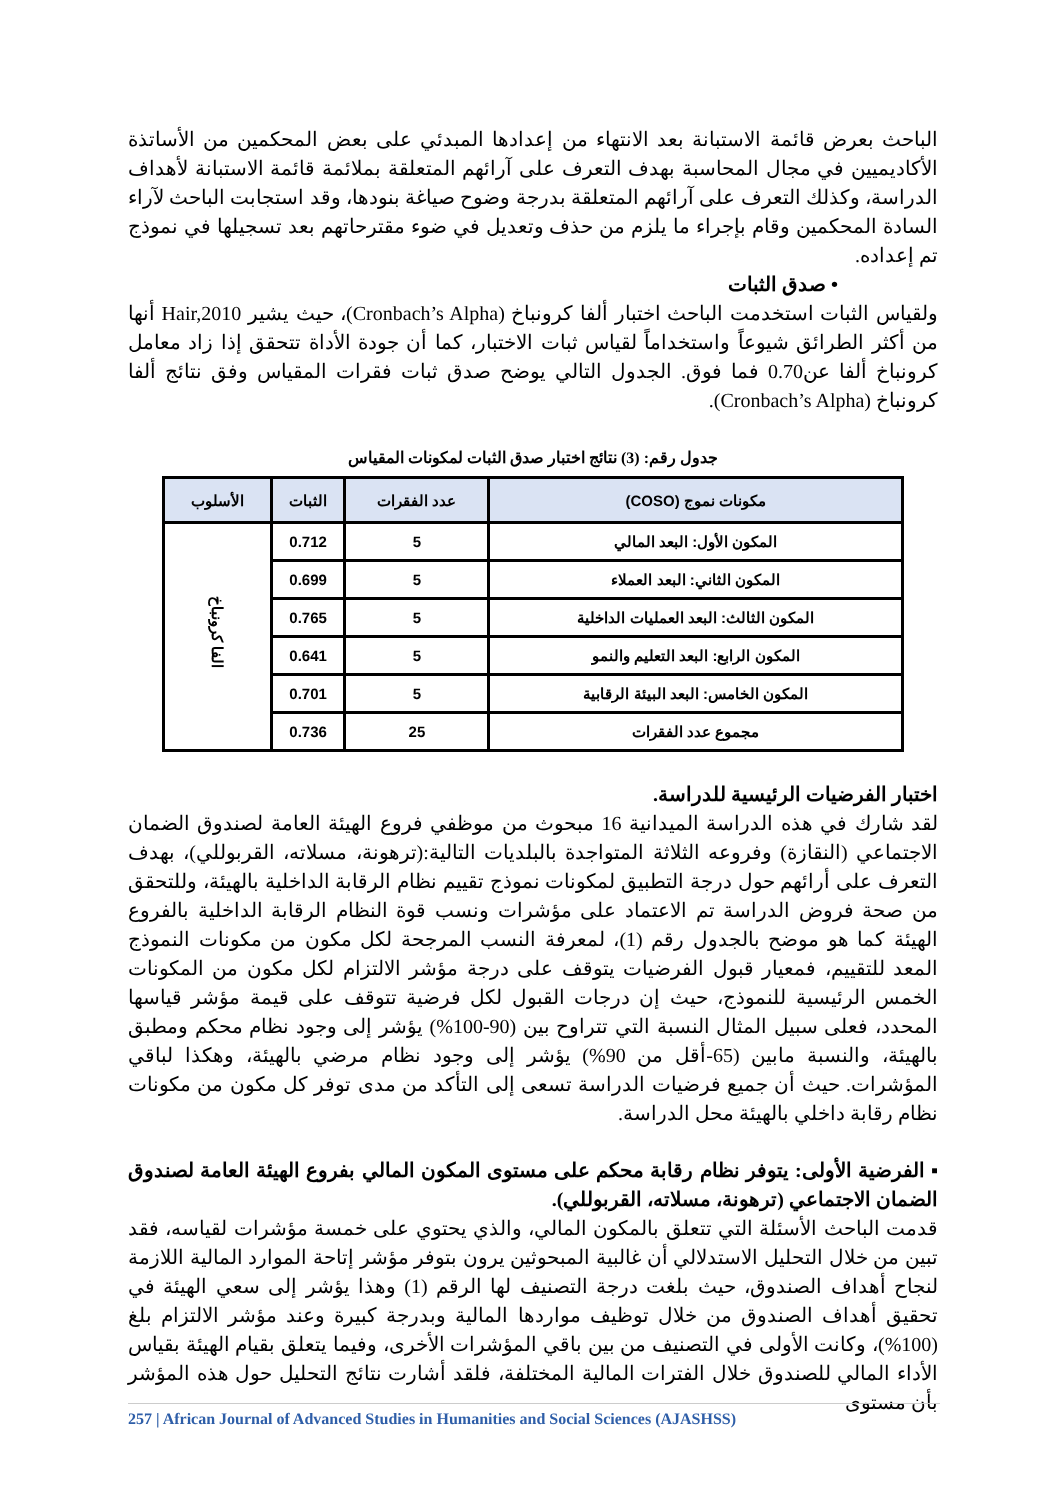الباحث بعرض قائمة الاستبانة بعد الانتهاء من إعدادها المبدئي على بعض المحكمين من الأساتذة الأكاديميين في مجال المحاسبة بهدف التعرف على آرائهم المتعلقة بملائمة قائمة الاستبانة لأهداف الدراسة، وكذلك التعرف على آرائهم المتعلقة بدرجة وضوح صياغة بنودها، وقد استجابت الباحث لآراء السادة المحكمين وقام بإجراء ما يلزم من حذف وتعديل في ضوء مقترحاتهم بعد تسجيلها في نموذج تم إعداده.
• صدق الثبات
ولقياس الثبات استخدمت الباحث اختبار ألفا كرونباخ (Cronbach’s Alpha)، حيث يشير Hair,2010 أنها من أكثر الطرائق شيوعاً واستخداماً لقياس ثبات الاختبار، كما أن جودة الأداة تتحقق إذا زاد معامل كرونباخ ألفا عن0.70 فما فوق. الجدول التالي يوضح صدق ثبات فقرات المقياس وفق نتائج ألفا كرونباخ (Cronbach’s Alpha).
جدول رقم: (3) نتائج اختبار صدق الثبات لمكونات المقياس
| مكونات نموج (COSO) | عدد الفقرات | الثبات | الأسلوب |
| --- | --- | --- | --- |
| المكون الأول: البعد المالي | 5 | 0.712 | الفا كرونباخ |
| المكون الثاني: البعد العملاء | 5 | 0.699 | |
| المكون الثالث: البعد العمليات الداخلية | 5 | 0.765 | |
| المكون الرابع: البعد التعليم والنمو | 5 | 0.641 | |
| المكون الخامس: البعد البيئة الرقابية | 5 | 0.701 | |
| مجموع عدد الفقرات | 25 | 0.736 | |
اختبار الفرضيات الرئيسية للدراسة.
لقد شارك في هذه الدراسة الميدانية 16 مبحوث من موظفي فروع الهيئة العامة لصندوق الضمان الاجتماعي (النقازة) وفروعه الثلاثة المتواجدة بالبلديات التالية:(ترهونة، مسلاته، القربوللي)، بهدف التعرف على أرائهم حول درجة التطبيق لمكونات نموذج تقييم نظام الرقابة الداخلية بالهيئة، وللتحقق من صحة فروض الدراسة تم الاعتماد على مؤشرات ونسب قوة النظام الرقابة الداخلية بالفروع الهيئة كما هو موضح بالجدول رقم (1)، لمعرفة النسب المرجحة لكل مكون من مكونات النموذج المعد للتقييم، فمعيار قبول الفرضيات يتوقف على درجة مؤشر الالتزام لكل مكون من المكونات الخمس الرئيسية للنموذج، حيث إن درجات القبول لكل فرضية تتوقف على قيمة مؤشر قياسها المحدد، فعلى سبيل المثال النسبة التي تتراوح بين (90-100%) يؤشر إلى وجود نظام محكم ومطبق بالهيئة، والنسبة مابين (65-أقل من 90%) يؤشر إلى وجود نظام مرضي بالهيئة، وهكذا لباقي المؤشرات. حيث أن جميع فرضيات الدراسة تسعى إلى التأكد من مدى توفر كل مكون من مكونات نظام رقابة داخلي بالهيئة محل الدراسة.
▪ الفرضية الأولى: يتوفر نظام رقابة محكم على مستوى المكون المالي بفروع الهيئة العامة لصندوق الضمان الاجتماعي (ترهونة، مسلاته، القربوللي).
قدمت الباحث الأسئلة التي تتعلق بالمكون المالي، والذي يحتوي على خمسة مؤشرات لقياسه، فقد تبين من خلال التحليل الاستدلالي أن غالبية المبحوثين يرون بتوفر مؤشر إتاحة الموارد المالية اللازمة لنجاح أهداف الصندوق، حيث بلغت درجة التصنيف لها الرقم (1) وهذا يؤشر إلى سعي الهيئة في تحقيق أهداف الصندوق من خلال توظيف مواردها المالية وبدرجة كبيرة وعند مؤشر الالتزام بلغ (100%)، وكانت الأولى في التصنيف من بين باقي المؤشرات الأخرى، وفيما يتعلق بقيام الهيئة بقياس الأداء المالي للصندوق خلال الفترات المالية المختلفة، فلقد أشارت نتائج التحليل حول هذه المؤشر بأن مستوى
257 | African Journal of Advanced Studies in Humanities and Social Sciences (AJASHSS)